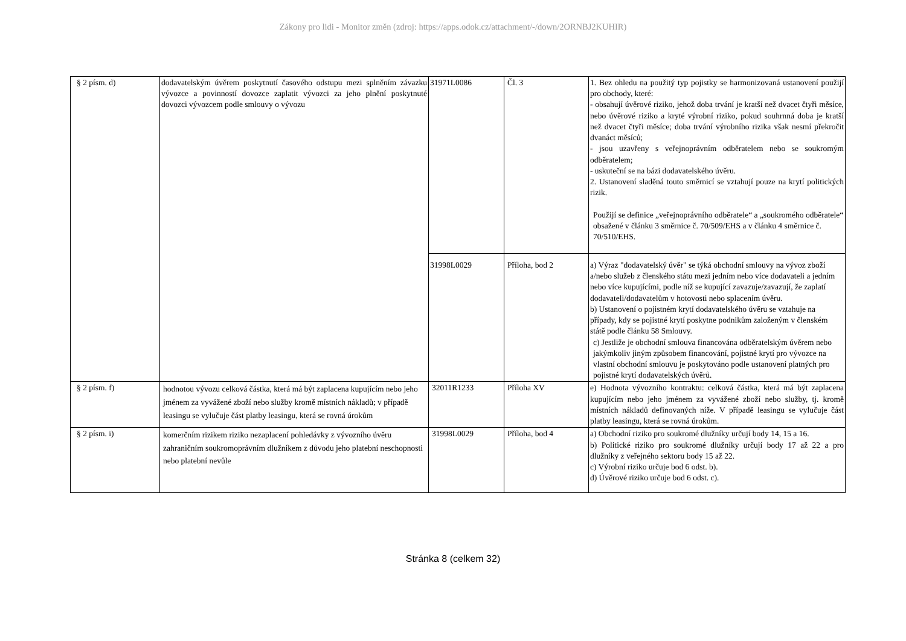Zákony pro lidi - Monitor změn (zdroj: https://apps.odok.cz/attachment/-/down/2ORNBJ2KUHIR)
| § 2 písm. d) | dodavatelským úvěrem poskytnutí časového odstupu mezi splněním závazku vývozce a povinností dovozce zaplatit vývozci za jeho plnění poskytnuté dovozci vývozcem podle smlouvy o vývozu | 31971L0086 | Čl. 3 | 1. Bez ohledu na použitý typ pojistky se harmonizovaná ustanovení použijí pro obchody, které: - obsahují úvěrové riziko, jehož doba trvání je kratší než dvacet čtyři měsíce, nebo úvěrové riziko a kryté výrobní riziko, pokud souhrnná doba je kratší než dvacet čtyři měsíce; doba trvání výrobního rizika však nesmí překročit dvanáct měsíců; - jsou uzavřeny s veřejnoprávním odběratelem nebo se soukromým odběratelem; - uskuteční se na bázi dodavatelského úvěru. 2. Ustanovení sladěná touto směrnicí se vztahují pouze na krytí politických rizik. Použijí se definice „veřejnoprávního odběratele“ a „soukromého odběratele“ obsažené v článku 3 směrnice č. 70/509/EHS a v článku 4 směrnice č. 70/510/EHS. |
| | | 31998L0029 | Příloha, bod 2 | a) Výraz "dodavatelský úvěr" se týká obchodní smlouvy na vývoz zboží a/nebo služeb z členského státu mezi jedním nebo více dodavateli a jedním nebo více kupujícími, podle níž se kupující zavazuje/zavazují, že zaplatí dodavateli/dodavatelům v hotovosti nebo splacením úvěru. b) Ustanovení o pojistném krytí dodavatelského úvěru se vztahuje na případy, kdy se pojistné krytí poskytne podnikům založeným v členském státě podle článku 58 Smlouvy. c) Jestliže je obchodní smlouva financována odběratelským úvěrem nebo jakýmkoliv jiným způsobem financování, pojistné krytí pro vývozce na vlastní obchodní smlouvu je poskytováno podle ustanovení platných pro pojistné krytí dodavatelských úvěrů. |
| § 2 písm. f) | hodnotou vývozu celková částka, která má být zaplacena kupujícím nebo jeho jménem za vyvážené zboží nebo služby kromě místních nákladů; v případě leasingu se vylučuje část platby leasingu, která se rovná úrokům | 32011R1233 | Příloha XV | e) Hodnota vývozního kontraktu: celková částka, která má být zaplacena kupujícím nebo jeho jménem za vyvážené zboží nebo služby, tj. kromě místních nákladů definovaných níže. V případě leasingu se vylučuje část platby leasingu, která se rovná úrokům. |
| § 2 písm. i) | komerčním rizikem riziko nezaplacení pohledávky z vývozního úvěru zahraničním soukromoprávním dlužníkem z důvodu jeho platební neschopnosti nebo platební nevůle | 31998L0029 | Příloha, bod 4 | a) Obchodní riziko pro soukromé dlužníky určují body 14, 15 a 16. b) Politické riziko pro soukromé dlužníky určují body 17 až 22 a pro dlužníky z veřejného sektoru body 15 až 22. c) Výrobní riziko určuje bod 6 odst. b). d) Úvěrové riziko určuje bod 6 odst. c). |
Stránka 8 (celkem 32)